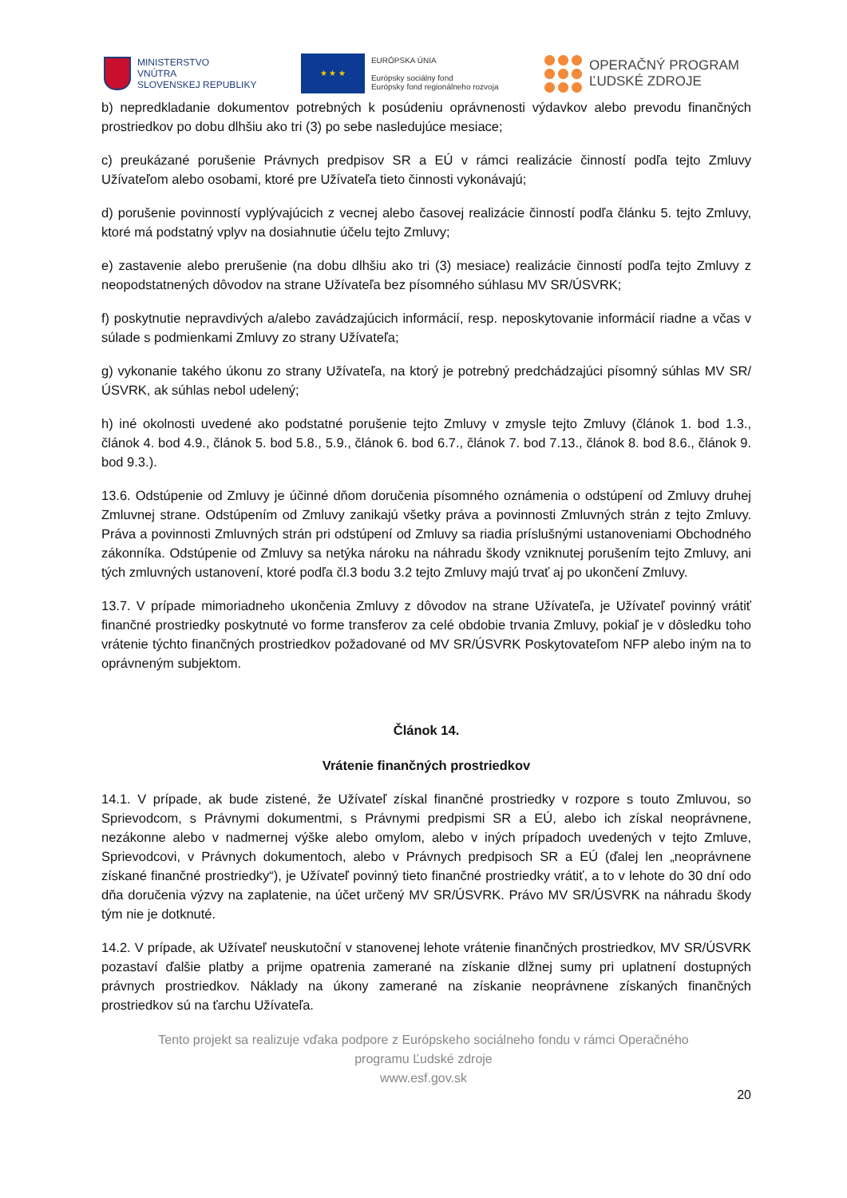MINISTERSTVO
VNÚTRA
SLOVENSKEJ REPUBLIKY
★ ★ ★
EURÓPSKA ÚNIA
Európsky sociálny fond
Európsky fond regionálneho rozvoja
OPERAČNÝ PROGRAM
ĽUDSKÉ ZDROJE
b) nepredkladanie dokumentov potrebných k posúdeniu oprávnenosti výdavkov alebo prevodu finančných prostriedkov po dobu dlhšiu ako tri (3) po sebe nasledujúce mesiace;
c) preukázané porušenie Právnych predpisov SR a EÚ v rámci realizácie činností podľa tejto Zmluvy Užívateľom alebo osobami, ktoré pre Užívateľa tieto činnosti vykonávajú;
d) porušenie povinností vyplývajúcich z vecnej alebo časovej realizácie činností podľa článku 5. tejto Zmluvy, ktoré má podstatný vplyv na dosiahnutie účelu tejto Zmluvy;
e) zastavenie alebo prerušenie (na dobu dlhšiu ako tri (3) mesiace) realizácie činností podľa tejto Zmluvy z neopodstatnených dôvodov na strane Užívateľa bez písomného súhlasu MV SR/ÚSVRK;
f) poskytnutie nepravdivých a/alebo zavádzajúcich informácií, resp. neposkytovanie informácií riadne a včas v súlade s podmienkami Zmluvy zo strany Užívateľa;
g) vykonanie takého úkonu zo strany Užívateľa, na ktorý je potrebný predchádzajúci písomný súhlas MV SR/ÚSVRK, ak súhlas nebol udelený;
h) iné okolnosti uvedené ako podstatné porušenie tejto Zmluvy v zmysle tejto Zmluvy (článok 1. bod 1.3., článok 4. bod 4.9., článok 5. bod 5.8., 5.9., článok 6. bod 6.7., článok 7. bod 7.13., článok 8. bod 8.6., článok 9. bod 9.3.).
13.6. Odstúpenie od Zmluvy je účinné dňom doručenia písomného oznámenia o odstúpení od Zmluvy druhej Zmluvnej strane. Odstúpením od Zmluvy zanikajú všetky práva a povinnosti Zmluvných strán z tejto Zmluvy. Práva a povinnosti Zmluvných strán pri odstúpení od Zmluvy sa riadia príslušnými ustanoveniami Obchodného zákonníka. Odstúpenie od Zmluvy sa netýka nároku na náhradu škody vzniknutej porušením tejto Zmluvy, ani tých zmluvných ustanovení, ktoré podľa čl.3 bodu 3.2 tejto Zmluvy majú trvať aj po ukončení Zmluvy.
13.7. V prípade mimoriadneho ukončenia Zmluvy z dôvodov na strane Užívateľa, je Užívateľ povinný vrátiť finančné prostriedky poskytnuté vo forme transferov za celé obdobie trvania Zmluvy, pokiaľ je v dôsledku toho vrátenie týchto finančných prostriedkov požadované od MV SR/ÚSVRK Poskytovateľom NFP alebo iným na to oprávneným subjektom.
Článok 14.
Vrátenie finančných prostriedkov
14.1. V prípade, ak bude zistené, že Užívateľ získal finančné prostriedky v rozpore s touto Zmluvou, so Sprievodcom, s Právnymi dokumentmi, s Právnymi predpismi SR a EÚ, alebo ich získal neoprávnene, nezákonne alebo v nadmernej výške alebo omylom, alebo v iných prípadoch uvedených v tejto Zmluve, Sprievodcovi, v Právnych dokumentoch, alebo v Právnych predpisoch SR a EÚ (ďalej len „neoprávnene získané finančné prostriedky“), je Užívateľ povinný tieto finančné prostriedky vrátiť, a to v lehote do 30 dní odo dňa doručenia výzvy na zaplatenie, na účet určený MV SR/ÚSVRK. Právo MV SR/ÚSVRK na náhradu škody tým nie je dotknuté.
14.2. V prípade, ak Užívateľ neuskutoční v stanovenej lehote vrátenie finančných prostriedkov, MV SR/ÚSVRK pozastaví ďalšie platby a prijme opatrenia zamerané na získanie dlžnej sumy pri uplatnení dostupných právnych prostriedkov. Náklady na úkony zamerané na získanie neoprávnene získaných finančných prostriedkov sú na ťarchu Užívateľa.
Tento projekt sa realizuje vďaka podpore z Európskeho sociálneho fondu v rámci Operačného
programu Ľudské zdroje
www.esf.gov.sk
20